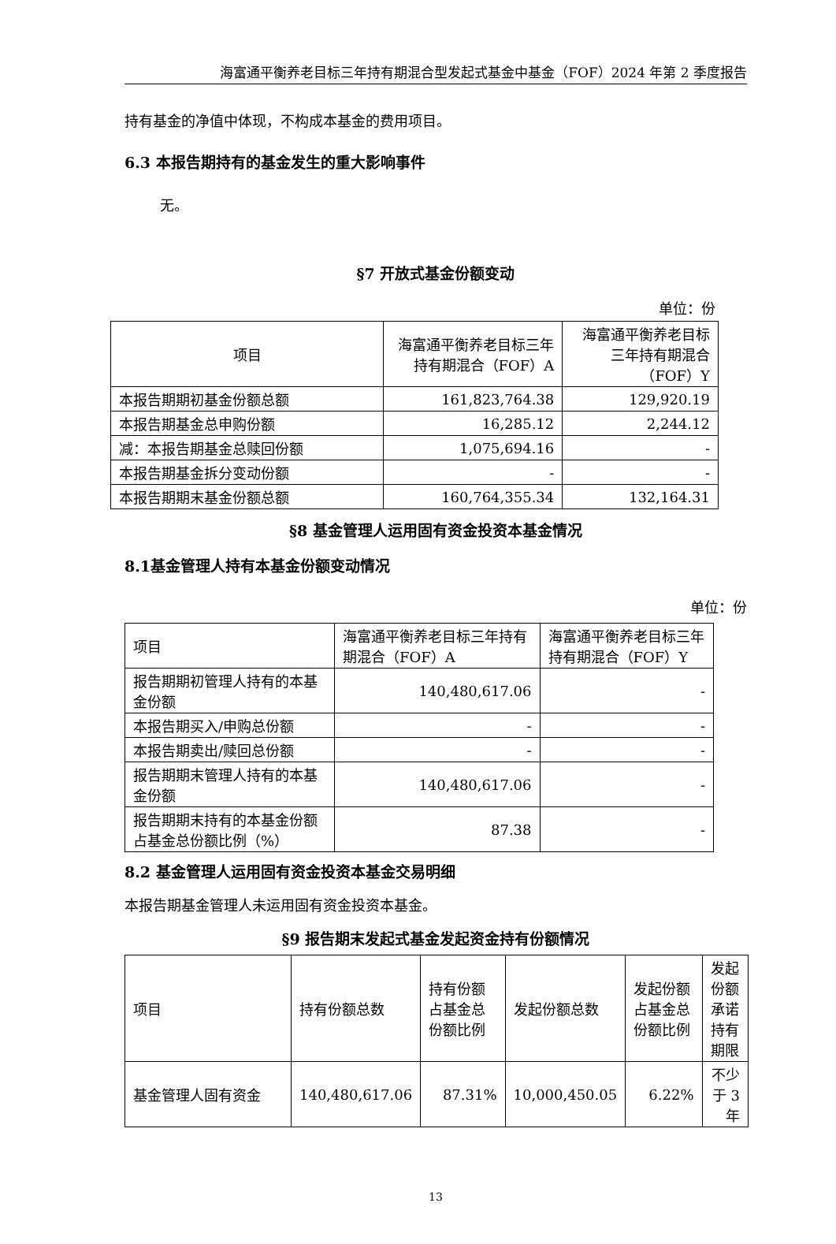海富通平衡养老目标三年持有期混合型发起式基金中基金（FOF）2024 年第 2 季度报告
持有基金的净值中体现，不构成本基金的费用项目。
6.3 本报告期持有的基金发生的重大影响事件
无。
§7 开放式基金份额变动
单位：份
| 项目 | 海富通平衡养老目标三年持有期混合（FOF）A | 海富通平衡养老目标三年持有期混合（FOF）Y |
| 本报告期期初基金份额总额 | 161,823,764.38 | 129,920.19 |
| 本报告期基金总申购份额 | 16,285.12 | 2,244.12 |
| 减：本报告期基金总赎回份额 | 1,075,694.16 | - |
| 本报告期基金拆分变动份额 | - | - |
| 本报告期期末基金份额总额 | 160,764,355.34 | 132,164.31 |
§8 基金管理人运用固有资金投资本基金情况
8.1基金管理人持有本基金份额变动情况
单位：份
| 项目 | 海富通平衡养老目标三年持有期混合（FOF）A | 海富通平衡养老目标三年持有期混合（FOF）Y |
| 报告期期初管理人持有的本基金份额 | 140,480,617.06 | - |
| 本报告期买入/申购总份额 | - | - |
| 本报告期卖出/赎回总份额 | - | - |
| 报告期期末管理人持有的本基金份额 | 140,480,617.06 | - |
| 报告期期末持有的本基金份额占基金总份额比例（%） | 87.38 | - |
8.2 基金管理人运用固有资金投资本基金交易明细
本报告期基金管理人未运用固有资金投资本基金。
§9 报告期末发起式基金发起资金持有份额情况
| 项目 | 持有份额总数 | 持有份额占基金总份额比例 | 发起份额总数 | 发起份额占基金总份额比例 | 发起份额承诺持有期限 |
| 基金管理人固有资金 | 140,480,617.06 | 87.31% | 10,000,450.05 | 6.22% | 不少于 3 年 |
13